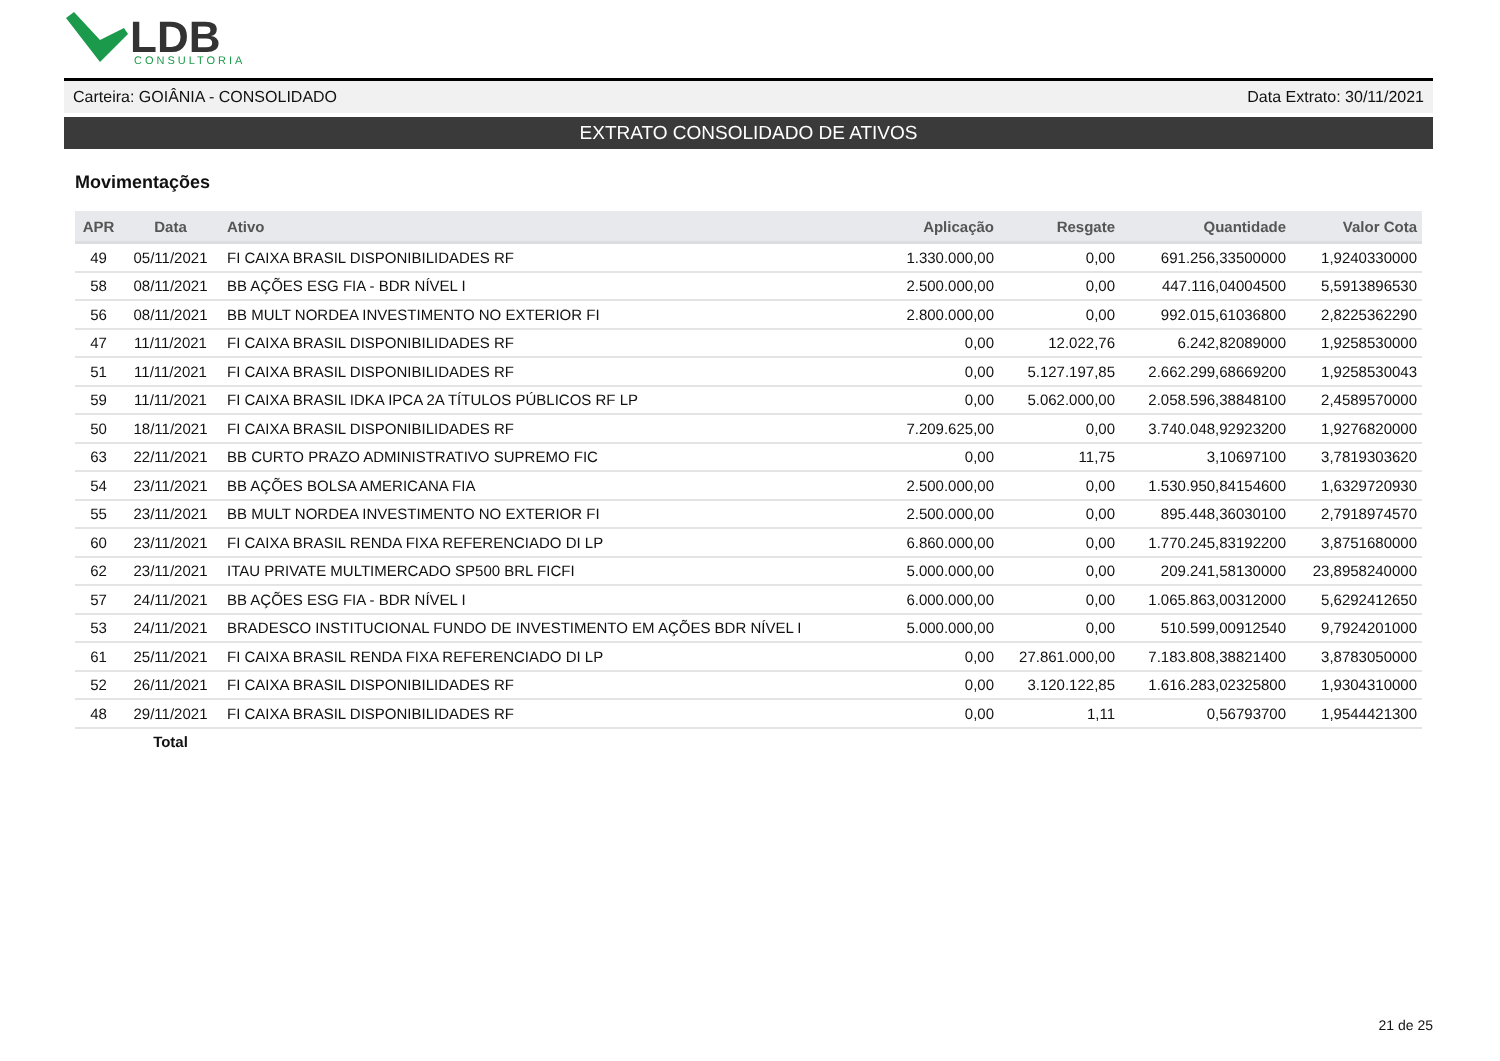LDB
CONSULTORIA
Carteira: GOIÂNIA - CONSOLIDADO Data Extrato: 30/11/2021
EXTRATO CONSOLIDADO DE ATIVOS
Movimentações
| APR | Data | Ativo | Aplicação | Resgate | Quantidade | Valor Cota |
| --- | --- | --- | --- | --- | --- | --- |
| 49 | 05/11/2021 | FI CAIXA BRASIL DISPONIBILIDADES RF | 1.330.000,00 | 0,00 | 691.256,33500000 | 1,9240330000 |
| 58 | 08/11/2021 | BB AÇÕES ESG FIA - BDR NÍVEL I | 2.500.000,00 | 0,00 | 447.116,04004500 | 5,5913896530 |
| 56 | 08/11/2021 | BB MULT NORDEA INVESTIMENTO NO EXTERIOR FI | 2.800.000,00 | 0,00 | 992.015,61036800 | 2,8225362290 |
| 47 | 11/11/2021 | FI CAIXA BRASIL DISPONIBILIDADES RF | 0,00 | 12.022,76 | 6.242,82089000 | 1,9258530000 |
| 51 | 11/11/2021 | FI CAIXA BRASIL DISPONIBILIDADES RF | 0,00 | 5.127.197,85 | 2.662.299,68669200 | 1,9258530043 |
| 59 | 11/11/2021 | FI CAIXA BRASIL IDKA IPCA 2A TÍTULOS PÚBLICOS RF LP | 0,00 | 5.062.000,00 | 2.058.596,38848100 | 2,4589570000 |
| 50 | 18/11/2021 | FI CAIXA BRASIL DISPONIBILIDADES RF | 7.209.625,00 | 0,00 | 3.740.048,92923200 | 1,9276820000 |
| 63 | 22/11/2021 | BB CURTO PRAZO ADMINISTRATIVO SUPREMO FIC | 0,00 | 11,75 | 3,10697100 | 3,7819303620 |
| 54 | 23/11/2021 | BB AÇÕES BOLSA AMERICANA FIA | 2.500.000,00 | 0,00 | 1.530.950,84154600 | 1,6329720930 |
| 55 | 23/11/2021 | BB MULT NORDEA INVESTIMENTO NO EXTERIOR FI | 2.500.000,00 | 0,00 | 895.448,36030100 | 2,7918974570 |
| 60 | 23/11/2021 | FI CAIXA BRASIL RENDA FIXA REFERENCIADO DI LP | 6.860.000,00 | 0,00 | 1.770.245,83192200 | 3,8751680000 |
| 62 | 23/11/2021 | ITAU PRIVATE MULTIMERCADO SP500 BRL FICFI | 5.000.000,00 | 0,00 | 209.241,58130000 | 23,8958240000 |
| 57 | 24/11/2021 | BB AÇÕES ESG FIA - BDR NÍVEL I | 6.000.000,00 | 0,00 | 1.065.863,00312000 | 5,6292412650 |
| 53 | 24/11/2021 | BRADESCO INSTITUCIONAL FUNDO DE INVESTIMENTO EM AÇÕES BDR NÍVEL I | 5.000.000,00 | 0,00 | 510.599,00912540 | 9,7924201000 |
| 61 | 25/11/2021 | FI CAIXA BRASIL RENDA FIXA REFERENCIADO DI LP | 0,00 | 27.861.000,00 | 7.183.808,38821400 | 3,8783050000 |
| 52 | 26/11/2021 | FI CAIXA BRASIL DISPONIBILIDADES RF | 0,00 | 3.120.122,85 | 1.616.283,02325800 | 1,9304310000 |
| 48 | 29/11/2021 | FI CAIXA BRASIL DISPONIBILIDADES RF | 0,00 | 1,11 | 0,56793700 | 1,9544421300 |
| | Total | | | | | |
21 de 25